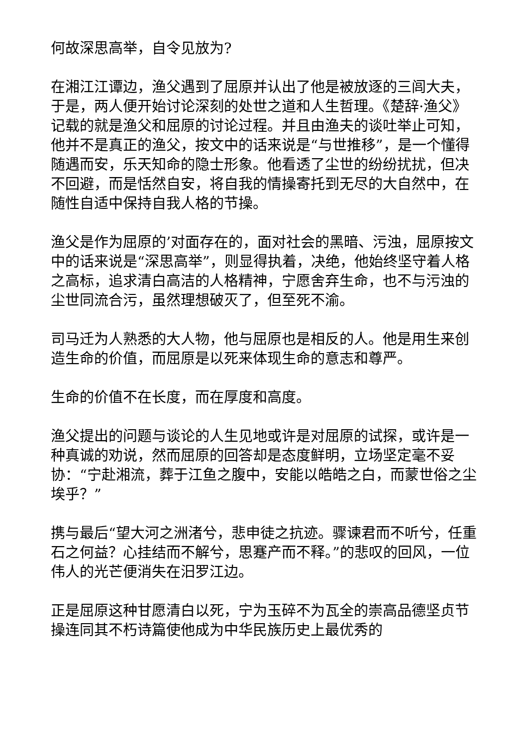何故深思高举，自令见放为?
在湘江江谭边，渔父遇到了屈原并认出了他是被放逐的三闾大夫，于是，两人便开始讨论深刻的处世之道和人生哲理。《楚辞·渔父》记载的就是渔父和屈原的讨论过程。并且由渔夫的谈吐举止可知，他并不是真正的渔父，按文中的话来说是“与世推移”，是一个懂得随遇而安，乐天知命的隐士形象。他看透了尘世的纷纷扰扰，但决不回避，而是恬然自安，将自我的情操寄托到无尽的大自然中，在随性自适中保持自我人格的节操。
渔父是作为屈原的’对面存在的，面对社会的黑暗、污浊，屈原按文中的话来说是“深思高举”，则显得执着，决绝，他始终坚守着人格之高标，追求清白高洁的人格精神，宁愿舍弃生命，也不与污浊的尘世同流合污，虽然理想破灭了，但至死不渝。
司马迁为人熟悉的大人物，他与屈原也是相反的人。他是用生来创造生命的价值，而屈原是以死来体现生命的意志和尊严。
生命的价值不在长度，而在厚度和高度。
渔父提出的问题与谈论的人生见地或许是对屈原的试探，或许是一种真诚的劝说，然而屈原的回答却是态度鲜明，立场坚定毫不妥协：“宁赴湘流，葬于江鱼之腹中，安能以皓皓之白，而蒙世俗之尘埃乎？”
携与最后“望大河之洲渚兮，悲申徒之抗迹。骤谏君而不听兮，任重石之何益？心挂结而不解兮，思蹇产而不释。”的悲叹的回风，一位伟人的光芒便消失在汨罗江边。
正是屈原这种甘愿清白以死，宁为玉碎不为瓦全的崇高品德坚贞节操连同其不朽诗篇使他成为中华民族历史上最优秀的